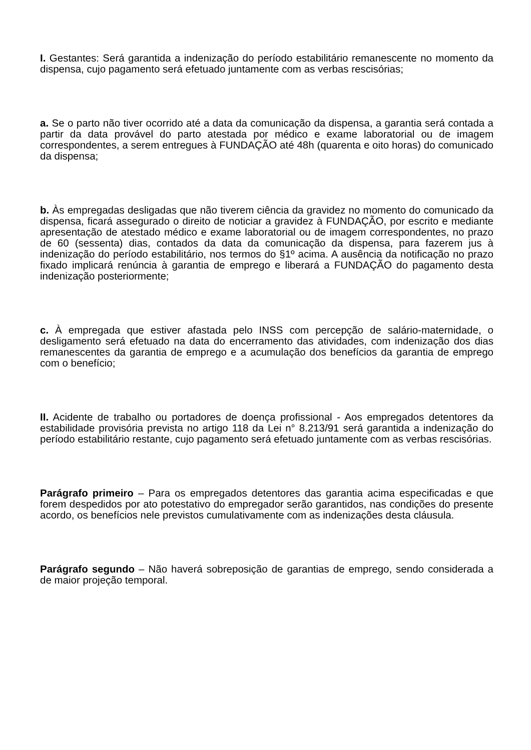I. Gestantes: Será garantida a indenização do período estabilitário remanescente no momento da dispensa, cujo pagamento será efetuado juntamente com as verbas rescisórias;
a. Se o parto não tiver ocorrido até a data da comunicação da dispensa, a garantia será contada a partir da data provável do parto atestada por médico e exame laboratorial ou de imagem correspondentes, a serem entregues à FUNDAÇÃO até 48h (quarenta e oito horas) do comunicado da dispensa;
b. Às empregadas desligadas que não tiverem ciência da gravidez no momento do comunicado da dispensa, ficará assegurado o direito de noticiar a gravidez à FUNDAÇÃO, por escrito e mediante apresentação de atestado médico e exame laboratorial ou de imagem correspondentes, no prazo de 60 (sessenta) dias, contados da data da comunicação da dispensa, para fazerem jus à indenização do período estabilitário, nos termos do §1º acima. A ausência da notificação no prazo fixado implicará renúncia à garantia de emprego e liberará a FUNDAÇÃO do pagamento desta indenização posteriormente;
c. À empregada que estiver afastada pelo INSS com percepção de salário-maternidade, o desligamento será efetuado na data do encerramento das atividades, com indenização dos dias remanescentes da garantia de emprego e a acumulação dos benefícios da garantia de emprego com o benefício;
II. Acidente de trabalho ou portadores de doença profissional - Aos empregados detentores da estabilidade provisória prevista no artigo 118 da Lei n° 8.213/91 será garantida a indenização do período estabilitário restante, cujo pagamento será efetuado juntamente com as verbas rescisórias.
Parágrafo primeiro – Para os empregados detentores das garantia acima especificadas e que forem despedidos por ato potestativo do empregador serão garantidos, nas condições do presente acordo, os benefícios nele previstos cumulativamente com as indenizações desta cláusula.
Parágrafo segundo – Não haverá sobreposição de garantias de emprego, sendo considerada a de maior projeção temporal.